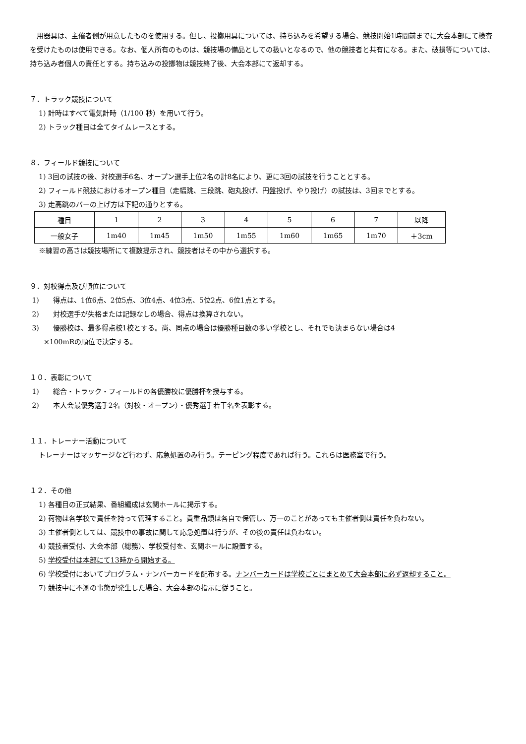用器具は、主催者側が用意したものを使用する。但し、投擲用具については、持ち込みを希望する場合、競技開始1時間前までに大会本部にて検査を受けたものは使用できる。なお、個人所有のものは、競技場の備品としての扱いとなるので、他の競技者と共有になる。また、破損等については、持ち込み者個人の責任とする。持ち込みの投擲物は競技終了後、大会本部にて返却する。
７．トラック競技について
1) 計時はすべて電気計時（1/100 秒）を用いて行う。
2) トラック種目は全てタイムレースとする。
８．フィールド競技について
1) 3回の試技の後、対校選手6名、オープン選手上位2名の計8名により、更に3回の試技を行うこととする。
2) フィールド競技におけるオープン種目（走幅跳、三段跳、砲丸投げ、円盤投げ、やり投げ）の試技は、3回までとする。
3) 走高跳のバーの上げ方は下記の通りとする。
| 種目 | 1 | 2 | 3 | 4 | 5 | 6 | 7 | 以降 |
| 一般女子 | 1m40 | 1m45 | 1m50 | 1m55 | 1m60 | 1m65 | 1m70 | ＋3cm |
※練習の高さは競技場所にて複数提示され、競技者はその中から選択する。
９．対校得点及び順位について
1)　　得点は、1位6点、2位5点、3位4点、4位3点、5位2点、6位1点とする。
2)　　対校選手が失格または記録なしの場合、得点は換算されない。
3)　　優勝校は、最多得点校1校とする。尚、同点の場合は優勝種目数の多い学校とし、それでも決まらない場合は4
　　×100mRの順位で決定する。
１０．表彰について
1)　　総合・トラック・フィールドの各優勝校に優勝杯を授与する。
2)　　本大会最優秀選手2名（対校・オープン）・優秀選手若干名を表彰する。
１１．トレーナー活動について
トレーナーはマッサージなど行わず、応急処置のみ行う。テーピング程度であれば行う。これらは医務室で行う。
１２．その他
1) 各種目の正式結果、番組編成は玄関ホールに掲示する。
2) 荷物は各学校で責任を持って管理すること。貴重品類は各自で保管し、万一のことがあっても主催者側は責任を負わない。
3) 主催者側としては、競技中の事故に関して応急処置は行うが、その後の責任は負わない。
4) 競技者受付、大会本部（総務）、学校受付を、玄関ホールに設置する。
5) 学校受付は本部にて13時から開始する。
6) 学校受付においてプログラム・ナンバーカードを配布する。ナンバーカードは学校ごとにまとめて大会本部に必ず返却すること。
7) 競技中に不測の事態が発生した場合、大会本部の指示に従うこと。